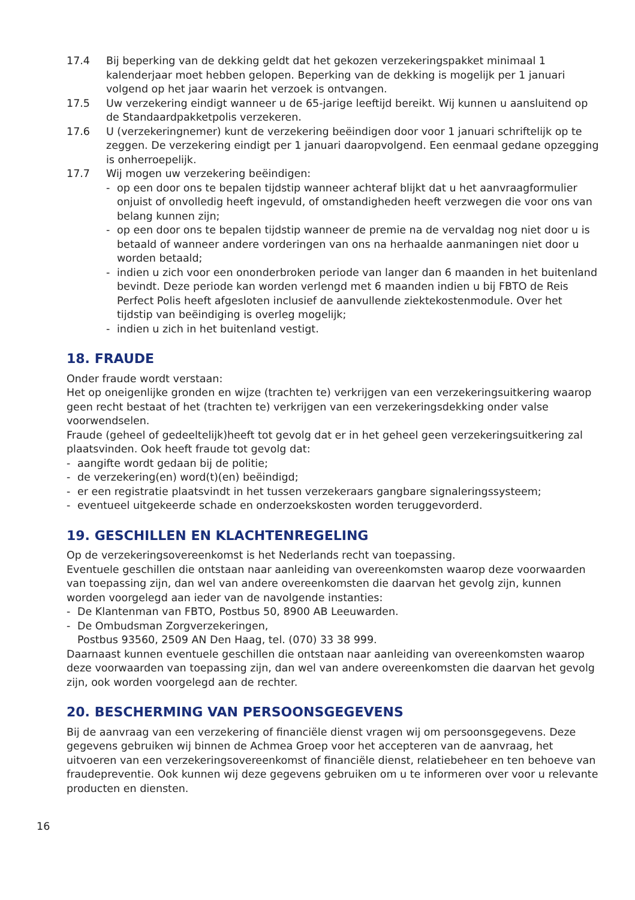17.4 Bij beperking van de dekking geldt dat het gekozen verzekeringspakket minimaal 1 kalenderjaar moet hebben gelopen. Beperking van de dekking is mogelijk per 1 januari volgend op het jaar waarin het verzoek is ontvangen.
17.5 Uw verzekering eindigt wanneer u de 65-jarige leeftijd bereikt. Wij kunnen u aansluitend op de Standaardpakketpolis verzekeren.
17.6 U (verzekeringnemer) kunt de verzekering beëindigen door voor 1 januari schriftelijk op te zeggen. De verzekering eindigt per 1 januari daaropvolgend. Een eenmaal gedane opzegging is onherroepelijk.
17.7 Wij mogen uw verzekering beëindigen:
- op een door ons te bepalen tijdstip wanneer achteraf blijkt dat u het aanvraagformulier onjuist of onvolledig heeft ingevuld, of omstandigheden heeft verzwegen die voor ons van belang kunnen zijn;
- op een door ons te bepalen tijdstip wanneer de premie na de vervaldag nog niet door u is betaald of wanneer andere vorderingen van ons na herhaalde aanmaningen niet door u worden betaald;
- indien u zich voor een ononderbroken periode van langer dan 6 maanden in het buitenland bevindt. Deze periode kan worden verlengd met 6 maanden indien u bij FBTO de Reis Perfect Polis heeft afgesloten inclusief de aanvullende ziektekostenmodule. Over het tijdstip van beëindiging is overleg mogelijk;
- indien u zich in het buitenland vestigt.
18. FRAUDE
Onder fraude wordt verstaan:
Het op oneigenlijke gronden en wijze (trachten te) verkrijgen van een verzekeringsuitkering waarop geen recht bestaat of het (trachten te) verkrijgen van een verzekeringsdekking onder valse voorwendselen.
Fraude (geheel of gedeeltelijk)heeft tot gevolg dat er in het geheel geen verzekeringsuitkering zal plaatsvinden. Ook heeft fraude tot gevolg dat:
- aangifte wordt gedaan bij de politie;
- de verzekering(en) word(t)(en) beëindigd;
- er een registratie plaatsvindt in het tussen verzekeraars gangbare signaleringssysteem;
- eventueel uitgekeerde schade en onderzoekskosten worden teruggevorderd.
19. GESCHILLEN EN KLACHTENREGELING
Op de verzekeringsovereenkomst is het Nederlands recht van toepassing.
Eventuele geschillen die ontstaan naar aanleiding van overeenkomsten waarop deze voorwaarden van toepassing zijn, dan wel van andere overeenkomsten die daarvan het gevolg zijn, kunnen worden voorgelegd aan ieder van de navolgende instanties:
- De Klantenman van FBTO, Postbus 50, 8900 AB Leeuwarden.
- De Ombudsman Zorgverzekeringen,
Postbus 93560, 2509 AN Den Haag, tel. (070) 33 38 999.
Daarnaast kunnen eventuele geschillen die ontstaan naar aanleiding van overeenkomsten waarop deze voorwaarden van toepassing zijn, dan wel van andere overeenkomsten die daarvan het gevolg zijn, ook worden voorgelegd aan de rechter.
20. BESCHERMING VAN PERSOONSGEGEVENS
Bij de aanvraag van een verzekering of financiële dienst vragen wij om persoonsgegevens. Deze gegevens gebruiken wij binnen de Achmea Groep voor het accepteren van de aanvraag, het uitvoeren van een verzekeringsovereenkomst of financiële dienst, relatiebeheer en ten behoeve van fraudepreventie. Ook kunnen wij deze gegevens gebruiken om u te informeren over voor u relevante producten en diensten.
16